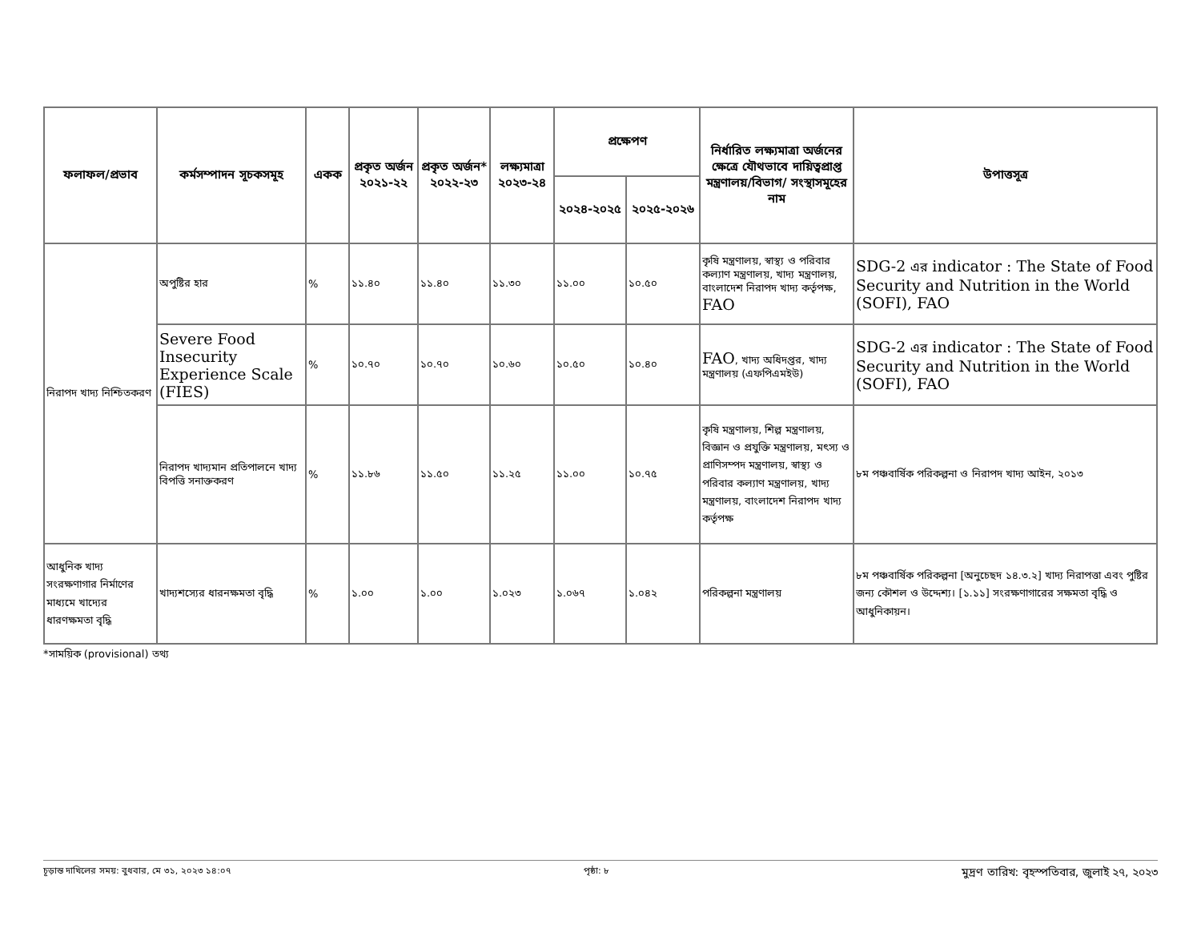| ফলাফল/প্রভাব | কর্মসম্পাদন সূচকসমূহ | একক | প্রকৃত অর্জন ২০২১-২২ | প্রকৃত অর্জন* ২০২২-২৩ | লক্ষ্যমাত্রা ২০২৩-২৪ | প্রক্ষেপণ | | নির্ধারিত লক্ষ্যমাত্রা অর্জনের ক্ষেত্রে যৌথভাবে দায়িত্বপ্রাপ্ত মন্ত্রণালয়/বিভাগ/ সংস্থাসমূহের নাম | উপাত্তসূত্র |
| --- | --- | --- | --- | --- | --- | --- | --- | --- | --- |
| | | | | | | ২০২৪-২০২৫ | ২০২৫-২০২৬ | | |
| নিরাপদ খাদ্য নিশ্চিতকরণ | অপুষ্টির হার | % | ১১.৪০ | ১১.৪০ | ১১.৩০ | ১১.০০ | ১০.৫০ | কৃষি মন্ত্রণালয়, স্বাস্থ্য ও পরিবার কল্যাণ মন্ত্রণালয়, খাদ্য মন্ত্রণালয়, বাংলাদেশ নিরাপদ খাদ্য কর্তৃপক্ষ, FAO | SDG-2 এর indicator : The State of Food Security and Nutrition in the World (SOFI), FAO |
| | Severe Food Insecurity Experience Scale (FIES) | % | ১০.৭০ | ১০.৭০ | ১০.৬০ | ১০.৫০ | ১০.৪০ | FAO , খাদ্য অধিদপ্তর, খাদ্য মন্ত্রণালয় (এফপিএমইউ) | SDG-2 এর indicator : The State of Food Security and Nutrition in the World (SOFI), FAO |
| | নিরাপদ খাদ্যমান প্রতিপালনে খাদ্য বিপত্তি সনাক্তকরণ | % | ১১.৮৬ | ১১.৫০ | ১১.২৫ | ১১.০০ | ১০.৭৫ | কৃষি মন্ত্রণালয়, শিল্প মন্ত্রণালয়, বিজ্ঞান ও প্রযুক্তি মন্ত্রণালয়, মৎস্য ও প্রাণিসম্পদ মন্ত্রণালয়, স্বাস্থ্য ও পরিবার কল্যাণ মন্ত্রণালয়, খাদ্য মন্ত্রণালয়, বাংলাদেশ নিরাপদ খাদ্য কর্তৃপক্ষ | ৮ম পঞ্চবার্ষিক পরিকল্পনা ও নিরাপদ খাদ্য আইন, ২০১৩ |
| আধুনিক খাদ্য সংরক্ষণাগার নির্মাণের মাধ্যমে খাদ্যের ধারণক্ষমতা বৃদ্ধি | খাদ্যশস্যের ধারনক্ষমতা বৃদ্ধি | % | ১.০০ | ১.০০ | ১.০২৩ | ১.০৬৭ | ১.০৪২ | পরিকল্পনা মন্ত্রণালয় | ৮ম পঞ্চবার্ষিক পরিকল্পনা [অনুচেছদ ১৪.৩.২] খাদ্য নিরাপত্তা এবং পুষ্টির জন্য কৌশল ও উদ্দেশ্য। [১.১১] সংরক্ষণাগারের সক্ষমতা বৃদ্ধি ও আধুনিকায়ন। |
*সাময়িক (provisional) তথ্য
চূড়ান্ত দাখিলের সময়: বুধবার, মে ৩১, ২০২৩ ১৪:০৭ পৃষ্ঠা: ৮ মুদ্রণ তারিখ: বৃহস্পতিবার, জুলাই ২৭, ২০২৩